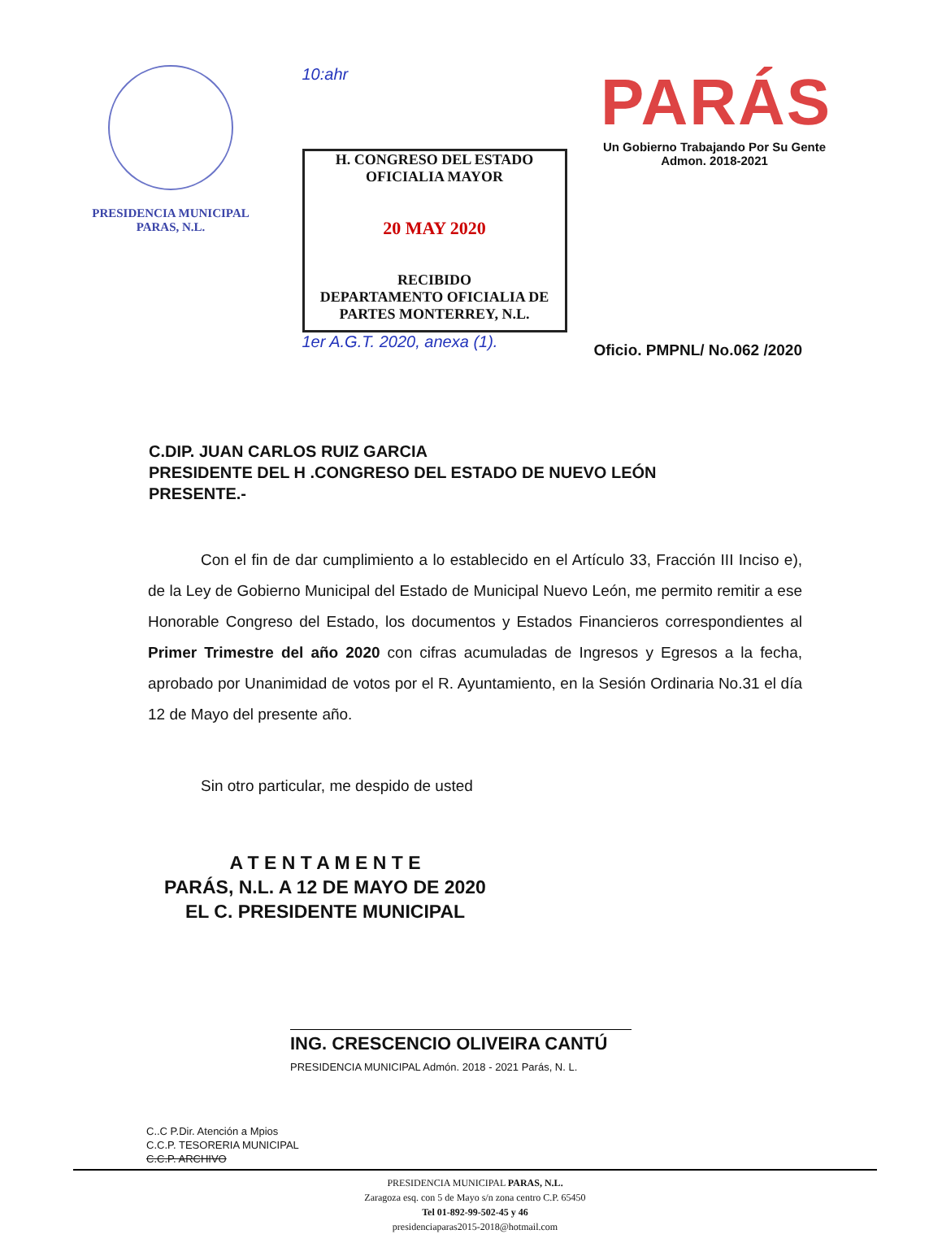PRESIDENCIA MUNICIPAL
PARAS, N.L.
10:ahr
H. CONGRESO DEL ESTADO
OFICIALIA MAYOR
20 MAY 2020
RECIBIDO
DEPARTAMENTO OFICIALIA DE PARTES MONTERREY, N.L.
1er A.G.T. 2020, anexa (1).
PARÁS
Un Gobierno Trabajando Por Su Gente
Admon. 2018-2021
Oficio. PMPNL/ No.062 /2020
C.DIP. JUAN CARLOS RUIZ GARCIA
PRESIDENTE DEL H .CONGRESO DEL ESTADO DE NUEVO LEÓN
PRESENTE.-
Con el fin de dar cumplimiento a lo establecido en el Artículo 33, Fracción III Inciso e), de la Ley de Gobierno Municipal del Estado de Municipal Nuevo León, me permito remitir a ese Honorable Congreso del Estado, los documentos y Estados Financieros correspondientes al Primer Trimestre del año 2020 con cifras acumuladas de Ingresos y Egresos a la fecha, aprobado por Unanimidad de votos por el R. Ayuntamiento, en la Sesión Ordinaria No.31 el día 12 de Mayo del presente año.
Sin otro particular, me despido de usted
A T E N T A M E N T E
PARÁS, N.L. A 12 DE MAYO DE 2020
EL C. PRESIDENTE MUNICIPAL
ING. CRESCENCIO OLIVEIRA CANTÚ PRESIDENCIA MUNICIPAL Admón. 2018 - 2021 Parás, N. L.
C..C P.Dir. Atención a Mpios
C.C.P. TESORERIA MUNICIPAL
C.C.P. ARCHIVO
PRESIDENCIA MUNICIPAL PARAS, N.L.
Zaragoza esq. con 5 de Mayo s/n zona centro C.P. 65450
Tel 01-892-99-502-45 y 46
presidenciaparas2015-2018@hotmail.com